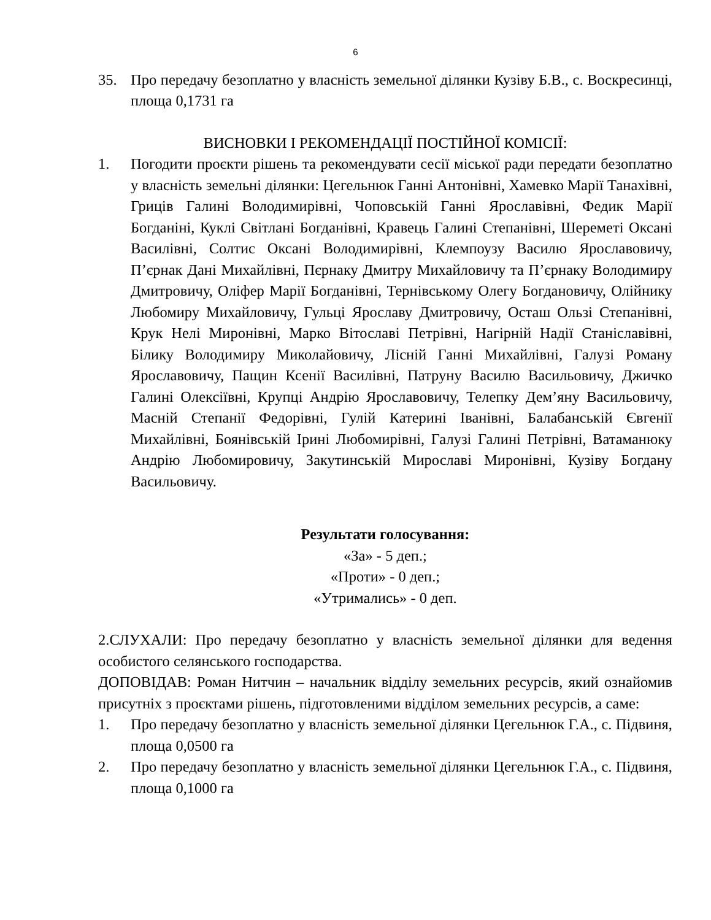6
35. Про передачу безоплатно у власність земельної ділянки Кузіву Б.В., с. Воскресинці, площа 0,1731 га
ВИСНОВКИ І РЕКОМЕНДАЦІЇ ПОСТІЙНОЇ КОМІСІЇ:
1. Погодити проєкти рішень та рекомендувати сесії міської ради передати безоплатно у власність земельні ділянки: Цегельнюк Ганні Антонівні, Хамевко Марії Танахівні, Гриців Галині Володимирівні, Чоповській Ганні Ярославівні, Федик Марії Богданіні, Куклі Світлані Богданівні, Кравець Галині Степанівні, Шереметі Оксані Василівні, Солтис Оксані Володимирівні, Клемпоузу Василю Ярославовичу, П’єрнак Дані Михайлівні, Пєрнаку Дмитру Михайловичу та П’єрнаку Володимиру Дмитровичу, Оліфер Марії Богданівні, Тернівському Олегу Богдановичу, Олійнику Любомиру Михайловичу, Гульці Ярославу Дмитровичу, Осташ Ользі Степанівні, Крук Нелі Миронівні, Марко Вітославі Петрівні, Нагірній Надії Станіславівні, Білику Володимиру Миколайовичу, Лісній Ганні Михайлівні, Галузі Роману Ярославовичу, Пащин Ксенії Василівні, Патруну Василю Васильовичу, Джичко Галині Олексіївні, Крупці Андрію Ярославовичу, Телепку Дем’яну Васильовичу, Масній Степанії Федорівні, Гулій Катерині Іванівні, Балабанській Євгенії Михайлівні, Боянівській Ірині Любомирівні, Галузі Галині Петрівні, Ватаманюку Андрію Любомировичу, Закутинській Мирославі Миронівні, Кузіву Богдану Васильовичу.
Результати голосування:
«За» - 5 деп.;
«Проти» - 0 деп.;
«Утримались» - 0 деп.
2.СЛУХАЛИ: Про передачу безоплатно у власність земельної ділянки для ведення особистого селянського господарства.
ДОПОВІДАВ: Роман Нитчин – начальник відділу земельних ресурсів, який ознайомив присутніх з проєктами рішень, підготовленими відділом земельних ресурсів, а саме:
1. Про передачу безоплатно у власність земельної ділянки Цегельнюк Г.А., с. Підвиня, площа 0,0500 га
2. Про передачу безоплатно у власність земельної ділянки Цегельнюк Г.А., с. Підвиня, площа 0,1000 га